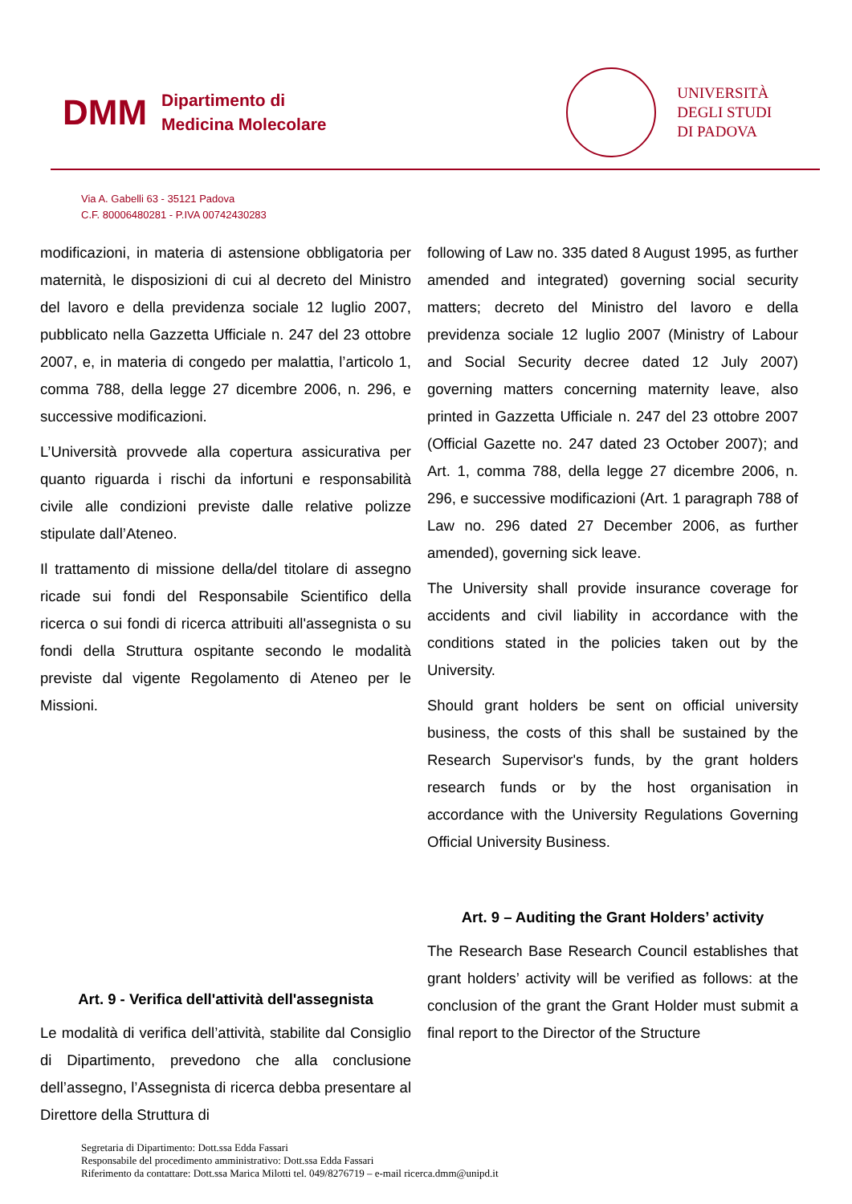DMM Dipartimento di
Medicina Molecolare
UNIVERSITÀ
DEGLI STUDI
DI PADOVA
Via A. Gabelli 63 - 35121 Padova
C.F. 80006480281 - P.IVA 00742430283
modificazioni, in materia di astensione obbligatoria per maternità, le disposizioni di cui al decreto del Ministro del lavoro e della previdenza sociale 12 luglio 2007, pubblicato nella Gazzetta Ufficiale n. 247 del 23 ottobre 2007, e, in materia di congedo per malattia, l’articolo 1, comma 788, della legge 27 dicembre 2006, n. 296, e successive modificazioni.
L’Università provvede alla copertura assicurativa per quanto riguarda i rischi da infortuni e responsabilità civile alle condizioni previste dalle relative polizze stipulate dall’Ateneo.
Il trattamento di missione della/del titolare di assegno ricade sui fondi del Responsabile Scientifico della ricerca o sui fondi di ricerca attribuiti all'assegnista o su fondi della Struttura ospitante secondo le modalità previste dal vigente Regolamento di Ateneo per le Missioni.
Art. 9 - Verifica dell'attività dell'assegnista
Le modalità di verifica dell’attività, stabilite dal Consiglio di Dipartimento, prevedono che alla conclusione dell’assegno, l’Assegnista di ricerca debba presentare al Direttore della Struttura di
following of Law no. 335 dated 8 August 1995, as further amended and integrated) governing social security matters; decreto del Ministro del lavoro e della previdenza sociale 12 luglio 2007 (Ministry of Labour and Social Security decree dated 12 July 2007) governing matters concerning maternity leave, also printed in Gazzetta Ufficiale n. 247 del 23 ottobre 2007 (Official Gazette no. 247 dated 23 October 2007); and Art. 1, comma 788, della legge 27 dicembre 2006, n. 296, e successive modificazioni (Art. 1 paragraph 788 of Law no. 296 dated 27 December 2006, as further amended), governing sick leave.
The University shall provide insurance coverage for accidents and civil liability in accordance with the conditions stated in the policies taken out by the University.
Should grant holders be sent on official university business, the costs of this shall be sustained by the Research Supervisor's funds, by the grant holders research funds or by the host organisation in accordance with the University Regulations Governing Official University Business.
Art. 9 – Auditing the Grant Holders’ activity
The Research Base Research Council establishes that grant holders’ activity will be verified as follows: at the conclusion of the grant the Grant Holder must submit a final report to the Director of the Structure
Segretaria di Dipartimento: Dott.ssa Edda Fassari
Responsabile del procedimento amministrativo: Dott.ssa Edda Fassari
Riferimento da contattare: Dott.ssa Marica Milotti tel. 049/8276719 – e-mail ricerca.dmm@unipd.it